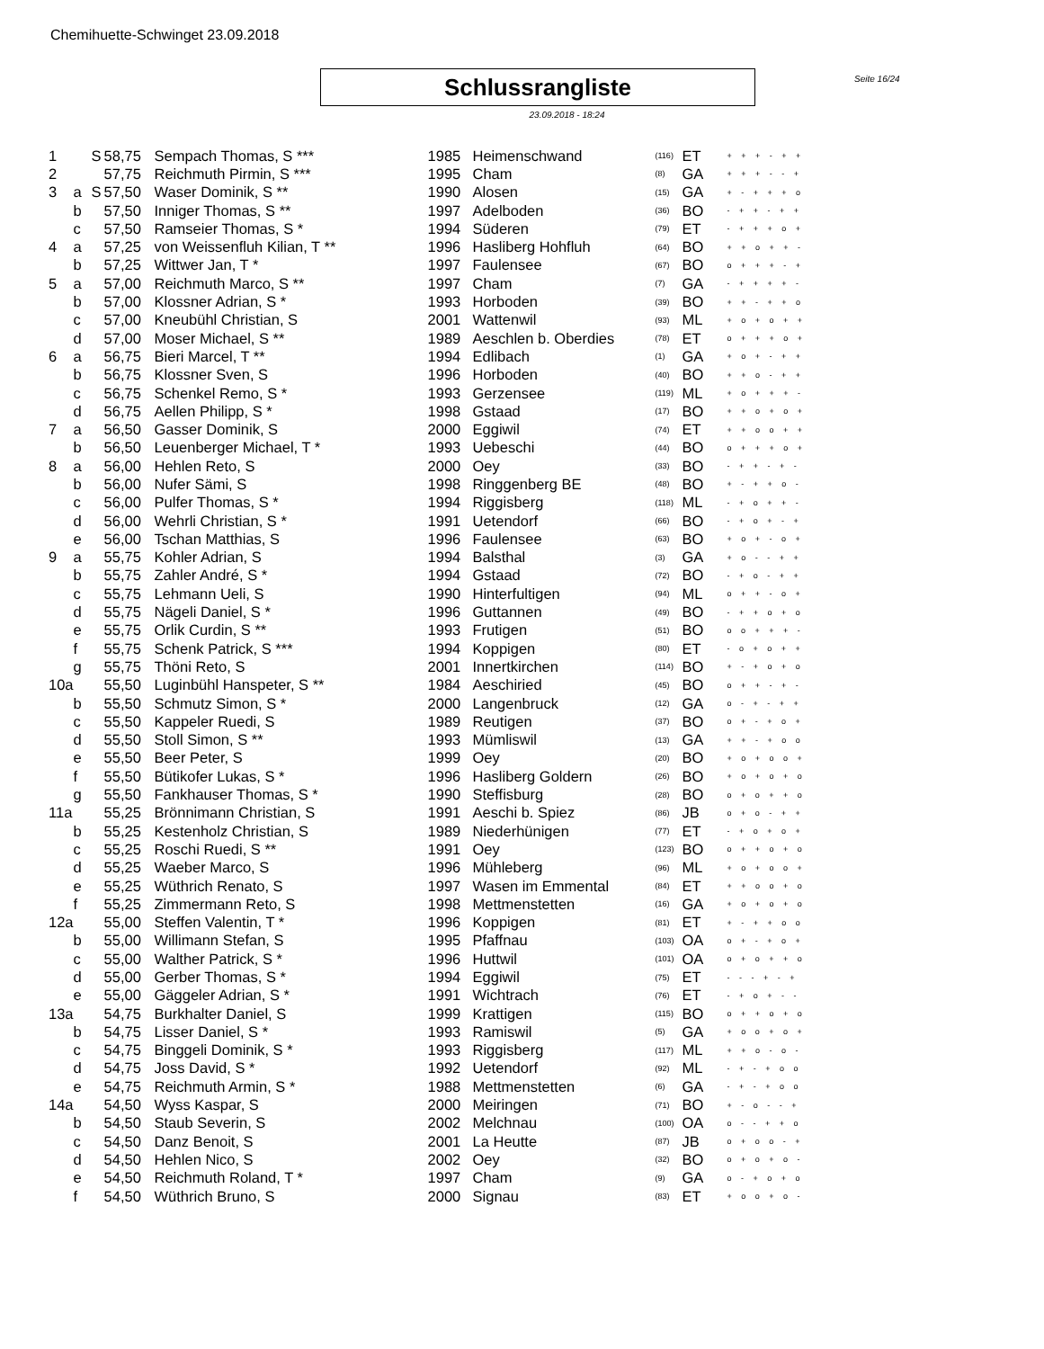Chemihuette-Schwinget 23.09.2018
Schlussrangliste
Seite 16/24
23.09.2018 - 18:24
| 1 | | S | 58,75 | Sempach Thomas, S *** | 1985 | Heimenschwand | (116) | ET | + + + - + + |
| 2 | | | 57,75 | Reichmuth Pirmin, S *** | 1995 | Cham | (8) | GA | + + + - - + |
| 3 | a | S | 57,50 | Waser Dominik, S ** | 1990 | Alosen | (15) | GA | + - + + + o |
| | b | | 57,50 | Inniger Thomas, S ** | 1997 | Adelboden | (36) | BO | - + + - + + |
| | c | | 57,50 | Ramseier Thomas, S * | 1994 | Süderen | (79) | ET | - + + + o + |
| 4 | a | | 57,25 | von Weissenfluh Kilian, T ** | 1996 | Hasliberg Hohfluh | (64) | BO | + + o + + - |
| | b | | 57,25 | Wittwer Jan, T * | 1997 | Faulensee | (67) | BO | o + + + - + |
| 5 | a | | 57,00 | Reichmuth Marco, S ** | 1997 | Cham | (7) | GA | - + + + + - |
| | b | | 57,00 | Klossner Adrian, S * | 1993 | Horboden | (39) | BO | + + - + + o |
| | c | | 57,00 | Kneubühl Christian, S | 2001 | Wattenwil | (93) | ML | + o + o + + |
| | d | | 57,00 | Moser Michael, S ** | 1989 | Aeschlen b. Oberdies | (78) | ET | o + + + o + |
| 6 | a | | 56,75 | Bieri Marcel, T ** | 1994 | Edlibach | (1) | GA | + o + - + + |
| | b | | 56,75 | Klossner Sven, S | 1996 | Horboden | (40) | BO | + + o - + + |
| | c | | 56,75 | Schenkel Remo, S * | 1993 | Gerzensee | (119) | ML | + o + + + - |
| | d | | 56,75 | Aellen Philipp, S * | 1998 | Gstaad | (17) | BO | + + o + o + |
| 7 | a | | 56,50 | Gasser Dominik, S | 2000 | Eggiwil | (74) | ET | + + o o + + |
| | b | | 56,50 | Leuenberger Michael, T * | 1993 | Uebeschi | (44) | BO | o + + + o + |
| 8 | a | | 56,00 | Hehlen Reto, S | 2000 | Oey | (33) | BO | - + + - + - |
| | b | | 56,00 | Nufer Sämi, S | 1998 | Ringgenberg BE | (48) | BO | + - + + o - |
| | c | | 56,00 | Pulfer Thomas, S * | 1994 | Riggisberg | (118) | ML | - + o + + - |
| | d | | 56,00 | Wehrli Christian, S * | 1991 | Uetendorf | (66) | BO | - + o + - + |
| | e | | 56,00 | Tschan Matthias, S | 1996 | Faulensee | (63) | BO | + o + - o + |
| 9 | a | | 55,75 | Kohler Adrian, S | 1994 | Balsthal | (3) | GA | + o - - + + |
| | b | | 55,75 | Zahler André, S * | 1994 | Gstaad | (72) | BO | - + o - + + |
| | c | | 55,75 | Lehmann Ueli, S | 1990 | Hinterfultigen | (94) | ML | o + + - o + |
| | d | | 55,75 | Nägeli Daniel, S * | 1996 | Guttannen | (49) | BO | - + + o + o |
| | e | | 55,75 | Orlik Curdin, S ** | 1993 | Frutigen | (51) | BO | o o + + + - |
| | f | | 55,75 | Schenk Patrick, S *** | 1994 | Koppigen | (80) | ET | - o + o + + |
| | g | | 55,75 | Thöni Reto, S | 2001 | Innertkirchen | (114) | BO | + - + o + o |
| 10a | | | 55,50 | Luginbühl Hanspeter, S ** | 1984 | Aeschiried | (45) | BO | o + + - + - |
| | b | | 55,50 | Schmutz Simon, S * | 2000 | Langenbruck | (12) | GA | o - + - + + |
| | c | | 55,50 | Kappeler Ruedi, S | 1989 | Reutigen | (37) | BO | o + - + o + |
| | d | | 55,50 | Stoll Simon, S ** | 1993 | Mümliswil | (13) | GA | + + - + o o |
| | e | | 55,50 | Beer Peter, S | 1999 | Oey | (20) | BO | + o + o o + |
| | f | | 55,50 | Bütikofer Lukas, S * | 1996 | Hasliberg Goldern | (26) | BO | + o + o + o |
| | g | | 55,50 | Fankhauser Thomas, S * | 1990 | Steffisburg | (28) | BO | o + o + + o |
| 11a | | | 55,25 | Brönnimann Christian, S | 1991 | Aeschi b. Spiez | (86) | JB | o + o - + + |
| | b | | 55,25 | Kestenholz Christian, S | 1989 | Niederhünigen | (77) | ET | - + o + o + |
| | c | | 55,25 | Roschi Ruedi, S ** | 1991 | Oey | (123) | BO | o + + o + o |
| | d | | 55,25 | Waeber Marco, S | 1996 | Mühleberg | (96) | ML | + o + o o + |
| | e | | 55,25 | Wüthrich Renato, S | 1997 | Wasen im Emmental | (84) | ET | + + o o + o |
| | f | | 55,25 | Zimmermann Reto, S | 1998 | Mettmenstetten | (16) | GA | + o + o + o |
| 12a | | | 55,00 | Steffen Valentin, T * | 1996 | Koppigen | (81) | ET | + - + + o o |
| | b | | 55,00 | Willimann Stefan, S | 1995 | Pfaffnau | (103) | OA | o + - + o + |
| | c | | 55,00 | Walther Patrick, S * | 1996 | Huttwil | (101) | OA | o + o + + o |
| | d | | 55,00 | Gerber Thomas, S * | 1994 | Eggiwil | (75) | ET | - - - + - + |
| | e | | 55,00 | Gäggeler Adrian, S * | 1991 | Wichtrach | (76) | ET | - + o + - - |
| 13a | | | 54,75 | Burkhalter Daniel, S | 1999 | Krattigen | (115) | BO | o + + o + o |
| | b | | 54,75 | Lisser Daniel, S * | 1993 | Ramiswil | (5) | GA | + o o + o + |
| | c | | 54,75 | Binggeli Dominik, S * | 1993 | Riggisberg | (117) | ML | + + o - o - |
| | d | | 54,75 | Joss David, S * | 1992 | Uetendorf | (92) | ML | - + - + o o |
| | e | | 54,75 | Reichmuth Armin, S * | 1988 | Mettmenstetten | (6) | GA | - + - + o o |
| 14a | | | 54,50 | Wyss Kaspar, S | 2000 | Meiringen | (71) | BO | + - o - - + |
| | b | | 54,50 | Staub Severin, S | 2002 | Melchnau | (100) | OA | o - - + + o |
| | c | | 54,50 | Danz Benoit, S | 2001 | La Heutte | (87) | JB | o + o o - + |
| | d | | 54,50 | Hehlen Nico, S | 2002 | Oey | (32) | BO | o + o + o - |
| | e | | 54,50 | Reichmuth Roland, T * | 1997 | Cham | (9) | GA | o - + o + o |
| | f | | 54,50 | Wüthrich Bruno, S | 2000 | Signau | (83) | ET | + o o + o - |